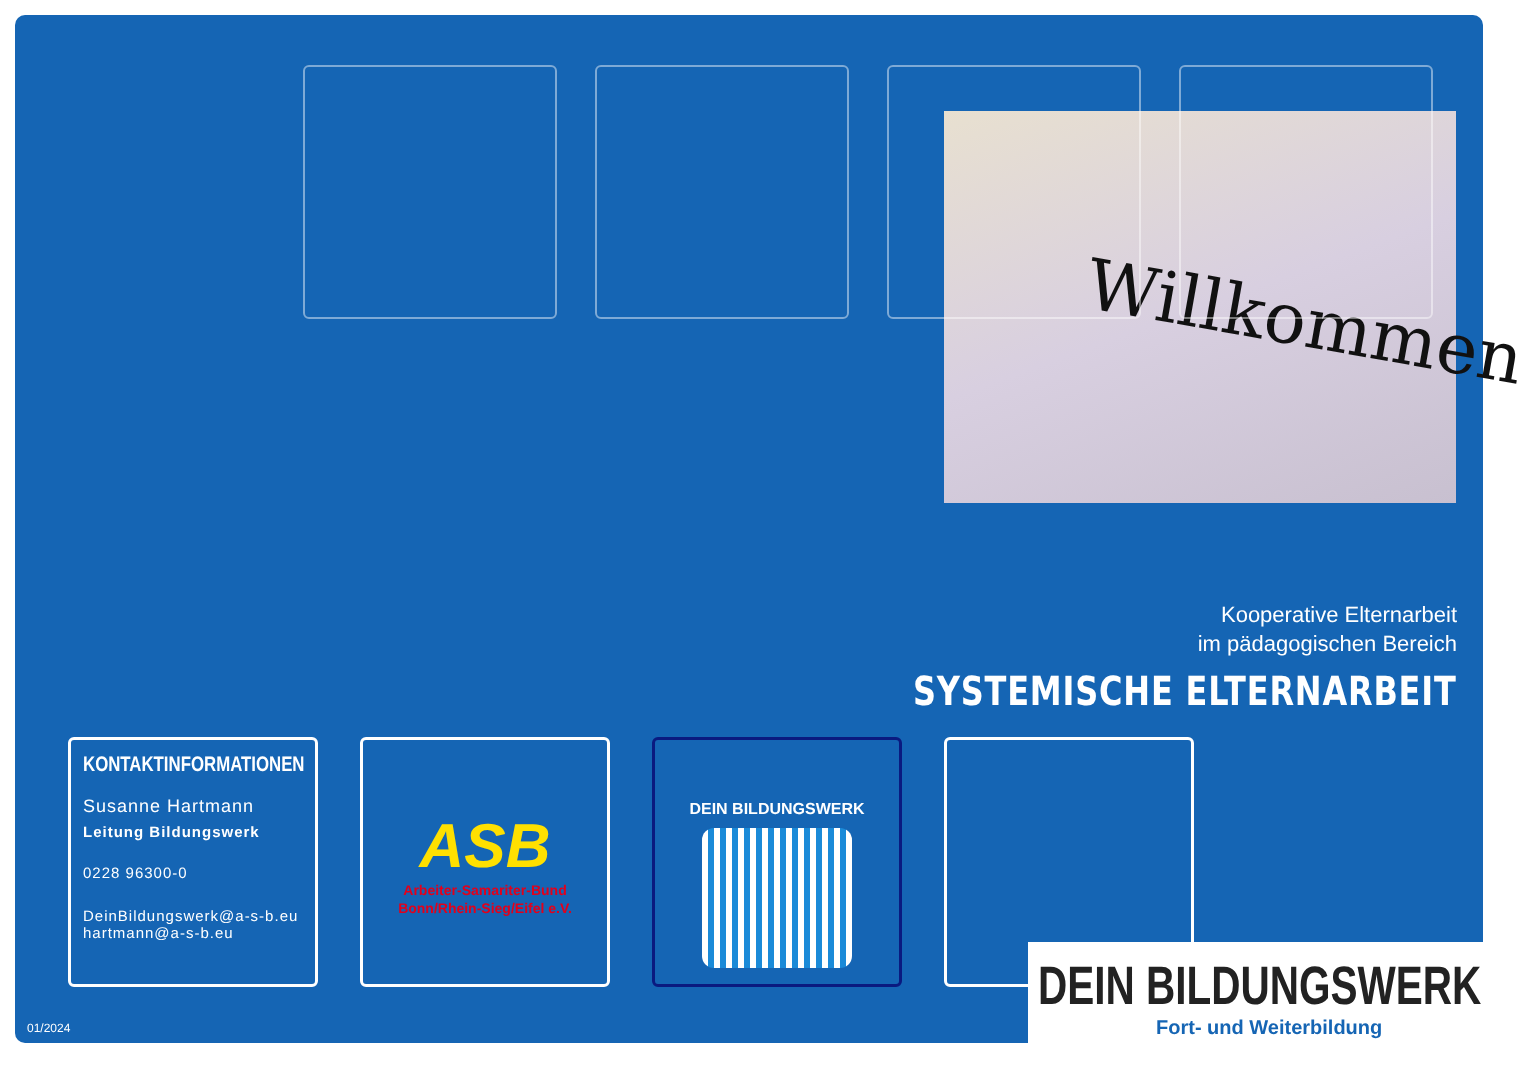Willkommen
Kooperative Elternarbeit
im pädagogischen Bereich
SYSTEMISCHE ELTERNARBEIT
KONTAKTINFORMATIONEN
Susanne Hartmann
Leitung Bildungswerk
0228 96300-0
DeinBildungswerk@a-s-b.eu
hartmann@a-s-b.eu
ASB
Arbeiter-Samariter-Bund
Bonn/Rhein-Sieg/Eifel e.V.
DEIN BILDUNGSWERK
DEIN BILDUNGSWERK
Fort- und Weiterbildung
01/2024